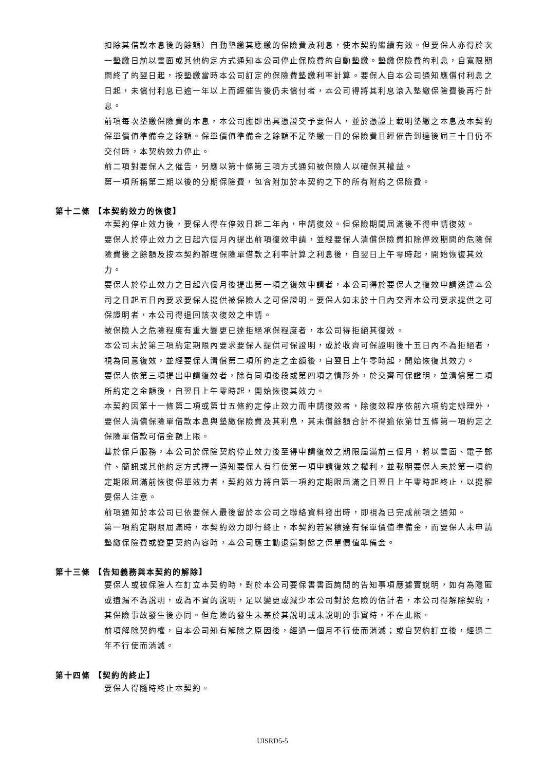扣除其借款本息後的餘額）自動墊繳其應繳的保險費及利息，使本契約繼續有效。但要保人亦得於次一墊繳日前以書面或其他約定方式通知本公司停止保險費的自動墊繳。墊繳保險費的利息，自寬限期間終了的翌日起，按墊繳當時本公司訂定的保險費墊繳利率計算。要保人自本公司通知應償付利息之日起，未償付利息已逾一年以上而經催告後仍未償付者，本公司得將其利息滾入墊繳保險費後再行計息。
前項每次墊繳保險費的本息，本公司應即出具憑證交予要保人，並於憑證上載明墊繳之本息及本契約保單價值準備金之餘額。保單價值準備金之餘額不足墊繳一日的保險費且經催告到達後屆三十日仍不交付時，本契約效力停止。
前二項對要保人之催告，另應以第十條第三項方式通知被保險人以確保其權益。
第一項所稱第二期以後的分期保險費，包含附加於本契約之下的所有附約之保險費。
第十二條 【本契約效力的恢復】
本契約停止效力後，要保人得在停效日起二年內，申請復效。但保險期間屆滿後不得申請復效。
要保人於停止效力之日起六個月內提出前項復效申請，並經要保人清償保險費扣除停效期間的危險保險費後之餘額及按本契約辦理保險單借款之利率計算之利息後，自翌日上午零時起，開始恢復其效力。
要保人於停止效力之日起六個月後提出第一項之復效申請者，本公司得於要保人之復效申請送達本公司之日起五日內要求要保人提供被保險人之可保證明。要保人如未於十日內交齊本公司要求提供之可保證明者，本公司得退回該次復效之申請。
被保險人之危險程度有重大變更已達拒絕承保程度者，本公司得拒絕其復效。
本公司未於第三項約定期限內要求要保人提供可保證明，或於收齊可保證明後十五日內不為拒絕者，視為同意復效，並經要保人清償第二項所約定之金額後，自翌日上午零時起，開始恢復其效力。
要保人依第三項提出申請復效者，除有同項後段或第四項之情形外，於交齊可保證明，並清償第二項所約定之金額後，自翌日上午零時起，開始恢復其效力。
本契約因第十一條第二項或第廿五條約定停止效力而申請復效者，除復效程序依前六項約定辦理外，要保人清償保險單借款本息與墊繳保險費及其利息，其未償餘額合計不得逾依第廿五條第一項約定之保險單借款可借金額上限。
基於保戶服務，本公司於保險契約停止效力後至得申請復效之期限屆滿前三個月，將以書面、電子郵件、簡訊或其他約定方式擇一通知要保人有行使第一項申請復效之權利，並載明要保人未於第一項約定期限屆滿前恢復保單效力者，契約效力將自第一項約定期限屆滿之日翌日上午零時起終止，以提醒要保人注意。
前項通知於本公司已依要保人最後留於本公司之聯絡資料發出時，即視為已完成前項之通知。
第一項約定期限屆滿時，本契約效力即行終止，本契約若累積達有保單價值準備金，而要保人未申請墊繳保險費或變更契約內容時，本公司應主動退還剩餘之保單價值準備金。
第十三條 【告知義務與本契約的解除】
要保人或被保險人在訂立本契約時，對於本公司要保書書面詢問的告知事項應據實說明，如有為隱匿或遺漏不為說明，或為不實的說明，足以變更或減少本公司對於危險的估計者，本公司得解除契約，其保險事故發生後亦同。但危險的發生未基於其說明或未說明的事實時，不在此限。
前項解除契約權，自本公司知有解除之原因後，經過一個月不行使而消滅；或自契約訂立後，經過二年不行使而消滅。
第十四條 【契約的終止】
要保人得隨時終止本契約。
UISRD5-5